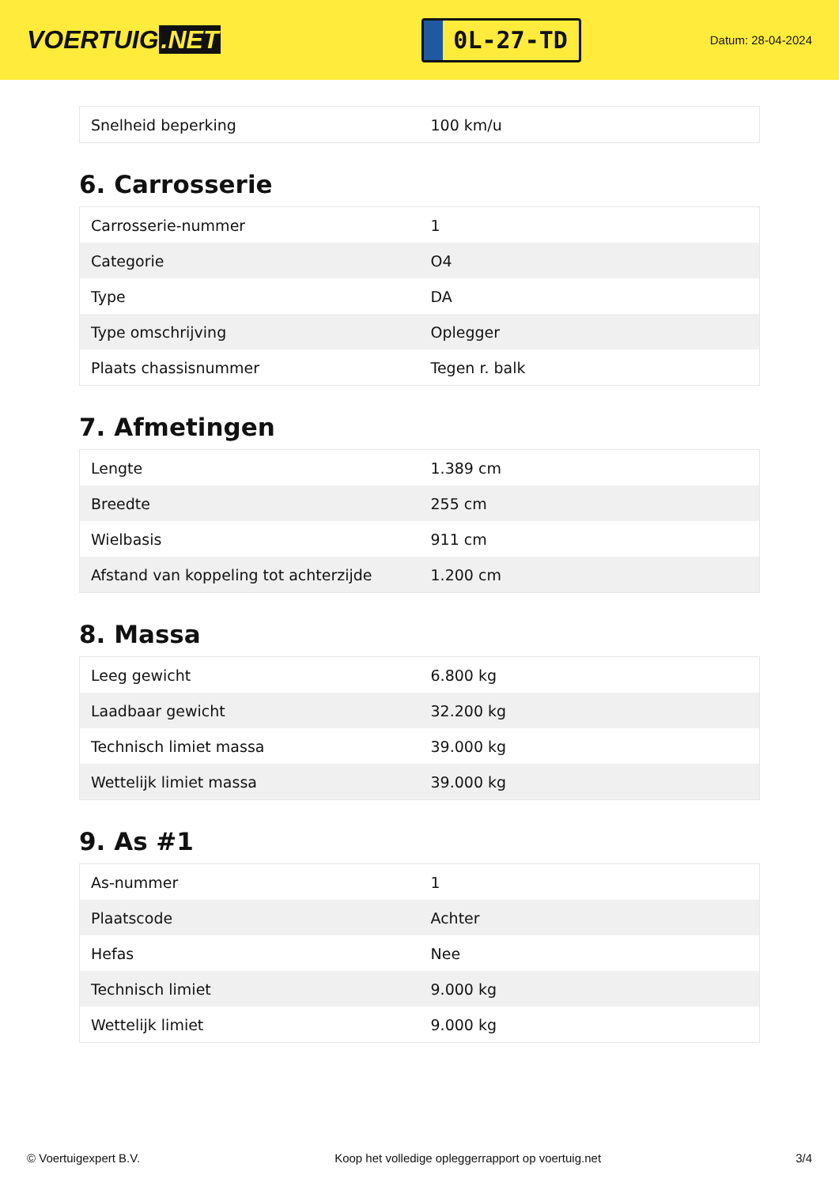VOERTUIG.NET
0L-27-TD
Datum: 28-04-2024
| Snelheid beperking | 100 km/u |
6. Carrosserie
| Carrosserie-nummer | 1 |
| Categorie | O4 |
| Type | DA |
| Type omschrijving | Oplegger |
| Plaats chassisnummer | Tegen r. balk |
7. Afmetingen
| Lengte | 1.389 cm |
| Breedte | 255 cm |
| Wielbasis | 911 cm |
| Afstand van koppeling tot achterzijde | 1.200 cm |
8. Massa
| Leeg gewicht | 6.800 kg |
| Laadbaar gewicht | 32.200 kg |
| Technisch limiet massa | 39.000 kg |
| Wettelijk limiet massa | 39.000 kg |
9. As #1
| As-nummer | 1 |
| Plaatscode | Achter |
| Hefas | Nee |
| Technisch limiet | 9.000 kg |
| Wettelijk limiet | 9.000 kg |
© Voertuigexpert B.V. Koop het volledige opleggerrapport op voertuig.net 3/4